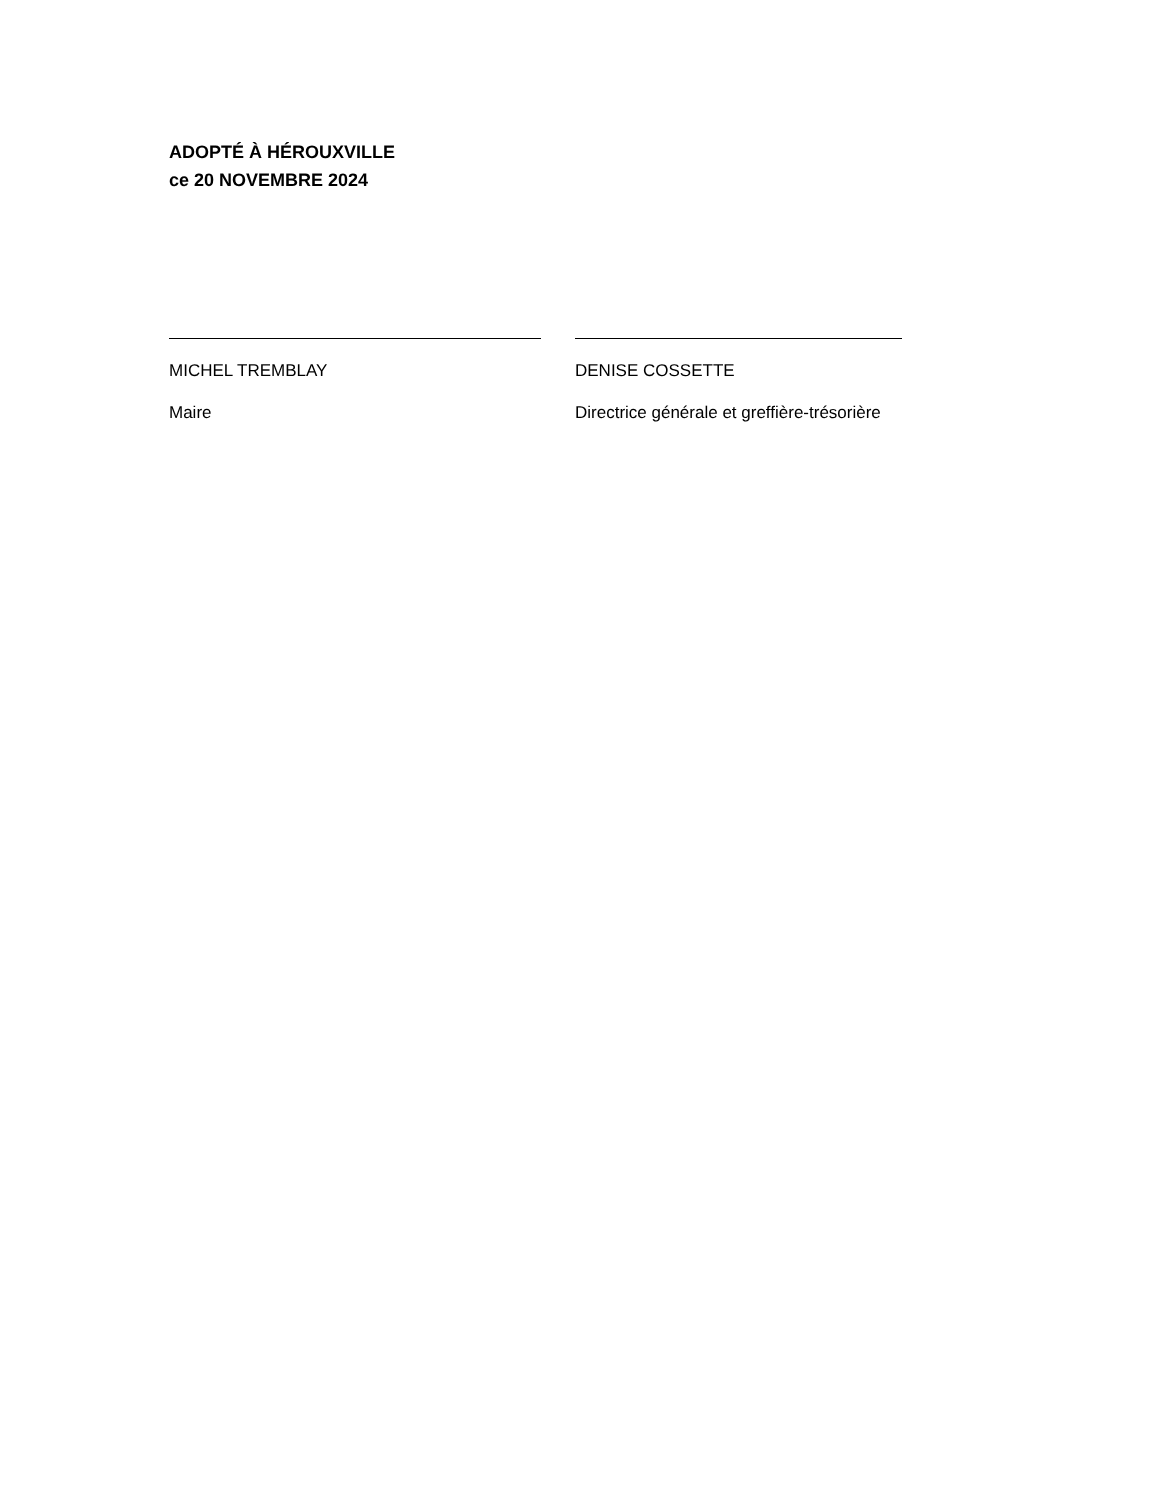ADOPTÉ À HÉROUXVILLE
ce 20 NOVEMBRE 2024
MICHEL TREMBLAY
Maire
DENISE COSSETTE
Directrice générale et greffière-trésorière